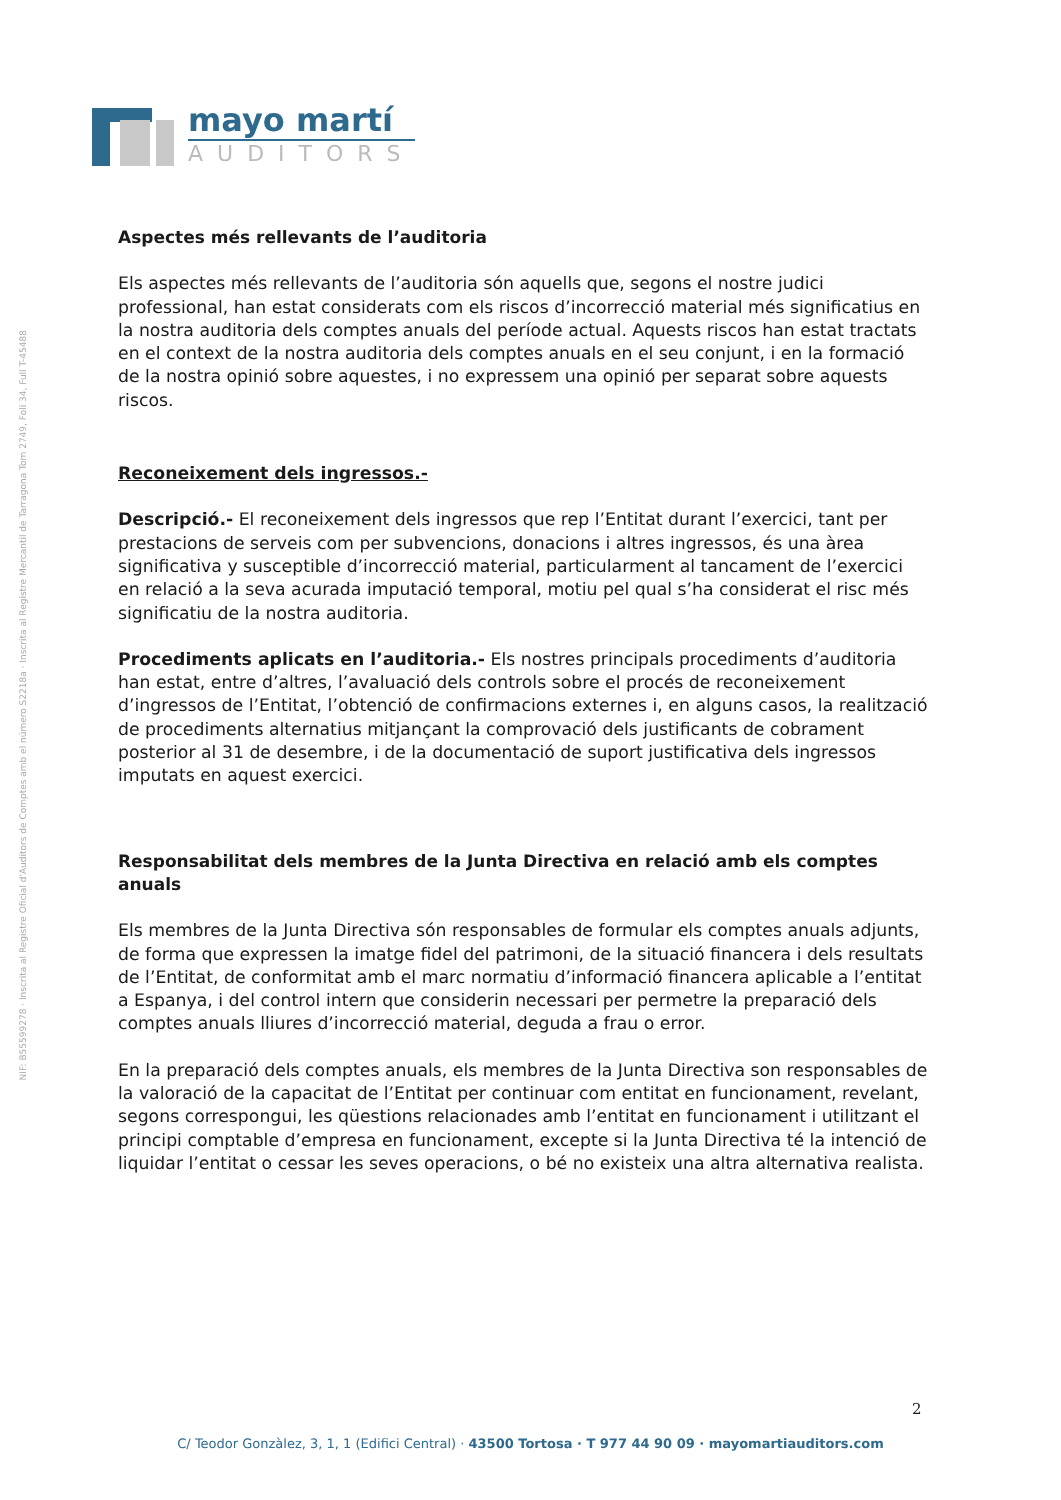NIF: B55599278 · Inscrita al Registre Oficial d'Auditors de Comptes amb el número S2218a · Inscrita al Registre Mercantil de Tarragona Tom 2749, Foli 34, Full T-45488
mayo martí
AUDITORS
Aspectes més rellevants de l’auditoria
Els aspectes més rellevants de l’auditoria són aquells que, segons el nostre judici professional, han estat considerats com els riscos d’incorrecció material més significatius en la nostra auditoria dels comptes anuals del període actual. Aquests riscos han estat tractats en el context de la nostra auditoria dels comptes anuals en el seu conjunt, i en la formació de la nostra opinió sobre aquestes, i no expressem una opinió per separat sobre aquests riscos.
Reconeixement dels ingressos.-
Descripció.- El reconeixement dels ingressos que rep l’Entitat durant l’exercici, tant per prestacions de serveis com per subvencions, donacions i altres ingressos, és una àrea significativa y susceptible d’incorrecció material, particularment al tancament de l’exercici en relació a la seva acurada imputació temporal, motiu pel qual s’ha considerat el risc més significatiu de la nostra auditoria.
Procediments aplicats en l’auditoria.- Els nostres principals procediments d’auditoria han estat, entre d’altres, l’avaluació dels controls sobre el procés de reconeixement d’ingressos de l’Entitat, l’obtenció de confirmacions externes i, en alguns casos, la realització de procediments alternatius mitjançant la comprovació dels justificants de cobrament posterior al 31 de desembre, i de la documentació de suport justificativa dels ingressos imputats en aquest exercici.
Responsabilitat dels membres de la Junta Directiva en relació amb els comptes anuals
Els membres de la Junta Directiva són responsables de formular els comptes anuals adjunts, de forma que expressen la imatge fidel del patrimoni, de la situació financera i dels resultats de l’Entitat, de conformitat amb el marc normatiu d’informació financera aplicable a l’entitat a Espanya, i del control intern que considerin necessari per permetre la preparació dels comptes anuals lliures d’incorrecció material, deguda a frau o error.
En la preparació dels comptes anuals, els membres de la Junta Directiva son responsables de la valoració de la capacitat de l’Entitat per continuar com entitat en funcionament, revelant, segons correspongui, les qüestions relacionades amb l’entitat en funcionament i utilitzant el principi comptable d’empresa en funcionament, excepte si la Junta Directiva té la intenció de liquidar l’entitat o cessar les seves operacions, o bé no existeix una altra alternativa realista.
2
C/ Teodor Gonzàlez, 3, 1, 1 (Edifici Central) · 43500 Tortosa · T 977 44 90 09 · mayomartiauditors.com